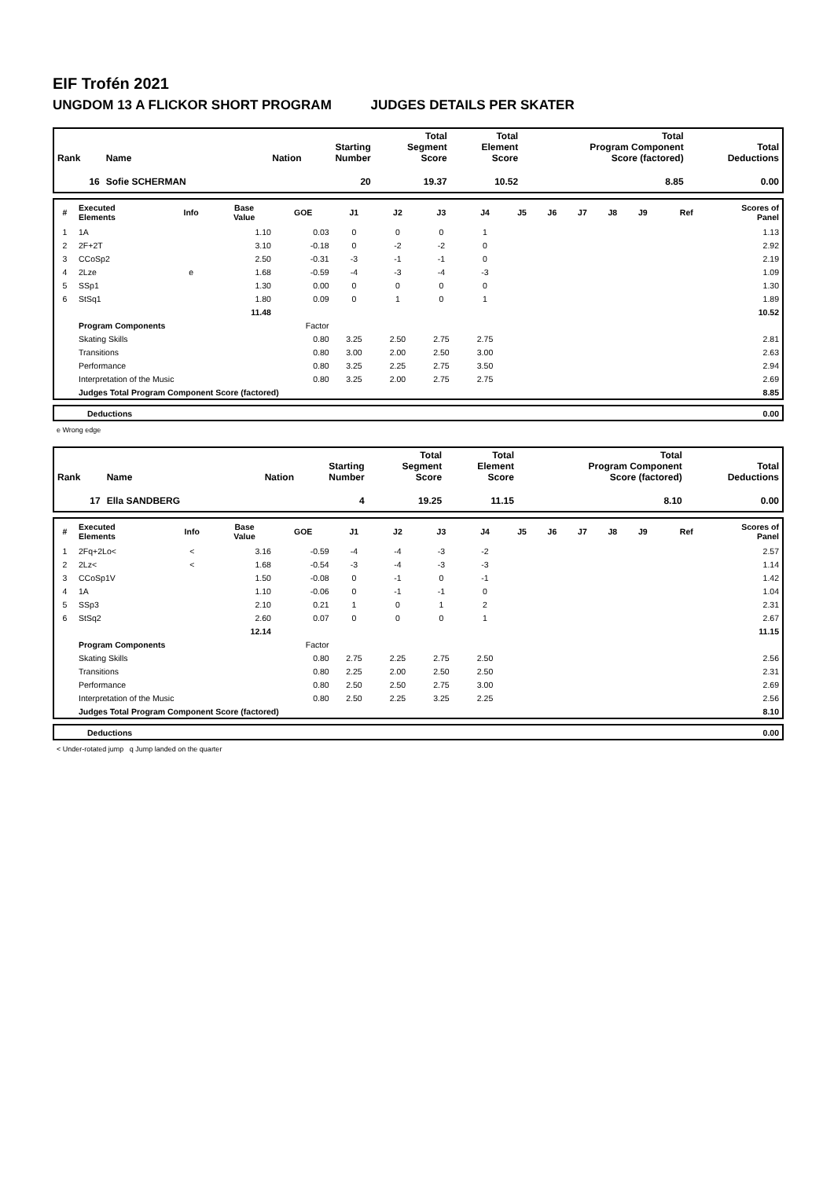EIF Trofén 2021
UNGDOM 13 A FLICKOR SHORT PROGRAM JUDGES DETAILS PER SKATER
| Rank | Name | Nation | Starting Number | Total Segment Score | Total Element Score | Total Program Component Score (factored) | Total Deductions |
| --- | --- | --- | --- | --- | --- | --- | --- |
| 16 | Sofie SCHERMAN | | 20 | 19.37 | 10.52 | 8.85 | 0.00 |
| # | Executed Elements | Info | Base Value | GOE | J1 | J2 | J3 | J4 | J5 | J6 | J7 | J8 | J9 | Ref | Scores of Panel |
| --- | --- | --- | --- | --- | --- | --- | --- | --- | --- | --- | --- | --- | --- | --- | --- |
| 1 | 1A | | 1.10 | 0.03 | 0 | 0 | 0 | 1 | | | | | | | 1.13 |
| 2 | 2F+2T | | 3.10 | -0.18 | 0 | -2 | -2 | 0 | | | | | | | 2.92 |
| 3 | CCoSp2 | | 2.50 | -0.31 | -3 | -1 | -1 | 0 | | | | | | | 2.19 |
| 4 | 2Lze | e | 1.68 | -0.59 | -4 | -3 | -4 | -3 | | | | | | | 1.09 |
| 5 | SSp1 | | 1.30 | 0.00 | 0 | 0 | 0 | 0 | | | | | | | 1.30 |
| 6 | StSq1 | | 1.80 | 0.09 | 0 | 1 | 0 | 1 | | | | | | | 1.89 |
| | | | 11.48 | | | | | | | | | | | | 10.52 |
| | Program Components | | | Factor | | | | | | | | | | | |
| | Skating Skills | | | 0.80 | 3.25 | 2.50 | 2.75 | 2.75 | | | | | | | 2.81 |
| | Transitions | | | 0.80 | 3.00 | 2.00 | 2.50 | 3.00 | | | | | | | 2.63 |
| | Performance | | | 0.80 | 3.25 | 2.25 | 2.75 | 3.50 | | | | | | | 2.94 |
| | Interpretation of the Music | | | 0.80 | 3.25 | 2.00 | 2.75 | 2.75 | | | | | | | 2.69 |
| | Judges Total Program Component Score (factored) | | | | | | | | | | | | | | 8.85 |
| | Deductions | 0.00 |
e Wrong edge
| Rank | Name | Nation | Starting Number | Total Segment Score | Total Element Score | Total Program Component Score (factored) | Total Deductions |
| --- | --- | --- | --- | --- | --- | --- | --- |
| 17 | Ella SANDBERG | | 4 | 19.25 | 11.15 | 8.10 | 0.00 |
| # | Executed Elements | Info | Base Value | GOE | J1 | J2 | J3 | J4 | J5 | J6 | J7 | J8 | J9 | Ref | Scores of Panel |
| --- | --- | --- | --- | --- | --- | --- | --- | --- | --- | --- | --- | --- | --- | --- | --- |
| 1 | 2Fq+2Lo< | < | 3.16 | -0.59 | -4 | -4 | -3 | -2 | | | | | | | 2.57 |
| 2 | 2Lz< | < | 1.68 | -0.54 | -3 | -4 | -3 | -3 | | | | | | | 1.14 |
| 3 | CCoSp1V | | 1.50 | -0.08 | 0 | -1 | 0 | -1 | | | | | | | 1.42 |
| 4 | 1A | | 1.10 | -0.06 | 0 | -1 | -1 | 0 | | | | | | | 1.04 |
| 5 | SSp3 | | 2.10 | 0.21 | 1 | 0 | 1 | 2 | | | | | | | 2.31 |
| 6 | StSq2 | | 2.60 | 0.07 | 0 | 0 | 0 | 1 | | | | | | | 2.67 |
| | | | 12.14 | | | | | | | | | | | | 11.15 |
| | Program Components | | | Factor | | | | | | | | | | | |
| | Skating Skills | | | 0.80 | 2.75 | 2.25 | 2.75 | 2.50 | | | | | | | 2.56 |
| | Transitions | | | 0.80 | 2.25 | 2.00 | 2.50 | 2.50 | | | | | | | 2.31 |
| | Performance | | | 0.80 | 2.50 | 2.50 | 2.75 | 3.00 | | | | | | | 2.69 |
| | Interpretation of the Music | | | 0.80 | 2.50 | 2.25 | 3.25 | 2.25 | | | | | | | 2.56 |
| | Judges Total Program Component Score (factored) | | | | | | | | | | | | | | 8.10 |
| | Deductions | 0.00 |
< Under-rotated jump q Jump landed on the quarter